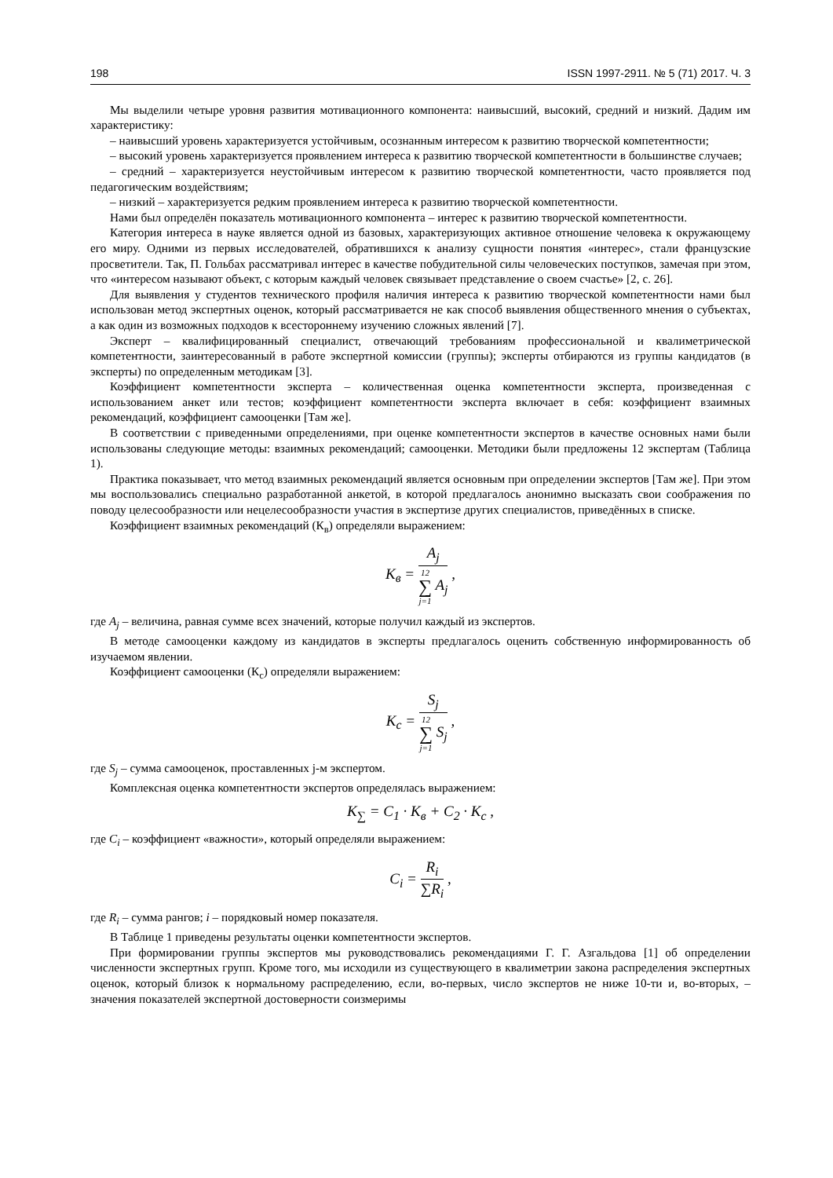198 ISSN 1997-2911. № 5 (71) 2017. Ч. 3
Мы выделили четыре уровня развития мотивационного компонента: наивысший, высокий, средний и низкий. Дадим им характеристику:
– наивысший уровень характеризуется устойчивым, осознанным интересом к развитию творческой компетентности;
– высокий уровень характеризуется проявлением интереса к развитию творческой компетентности в большинстве случаев;
– средний – характеризуется неустойчивым интересом к развитию творческой компетентности, часто проявляется под педагогическим воздействиям;
– низкий – характеризуется редким проявлением интереса к развитию творческой компетентности.
Нами был определён показатель мотивационного компонента – интерес к развитию творческой компетентности.
Категория интереса в науке является одной из базовых, характеризующих активное отношение человека к окружающему его миру. Одними из первых исследователей, обратившихся к анализу сущности понятия «интерес», стали французские просветители. Так, П. Гольбах рассматривал интерес в качестве побудительной силы человеческих поступков, замечая при этом, что «интересом называют объект, с которым каждый человек связывает представление о своем счастье» [2, с. 26].
Для выявления у студентов технического профиля наличия интереса к развитию творческой компетентности нами был использован метод экспертных оценок, который рассматривается не как способ выявления общественного мнения о субъектах, а как один из возможных подходов к всестороннему изучению сложных явлений [7].
Эксперт – квалифицированный специалист, отвечающий требованиям профессиональной и квалиметрической компетентности, заинтересованный в работе экспертной комиссии (группы); эксперты отбираются из группы кандидатов (в эксперты) по определенным методикам [3].
Коэффициент компетентности эксперта – количественная оценка компетентности эксперта, произведенная с использованием анкет или тестов; коэффициент компетентности эксперта включает в себя: коэффициент взаимных рекомендаций, коэффициент самооценки [Там же].
В соответствии с приведенными определениями, при оценке компетентности экспертов в качестве основных нами были использованы следующие методы: взаимных рекомендаций; самооценки. Методики были предложены 12 экспертам (Таблица 1).
Практика показывает, что метод взаимных рекомендаций является основным при определении экспертов [Там же]. При этом мы воспользовались специально разработанной анкетой, в которой предлагалось анонимно высказать свои соображения по поводу целесообразности или нецелесообразности участия в экспертизе других специалистов, приведённых в списке.
Коэффициент взаимных рекомендаций (К<sub>в</sub>) определяли выражением:
K<sub>в</sub> =
A<sub>j</sub>
12 ∑ j=1 A<sub>j</sub>
,
где A<sub>j</sub> – величина, равная сумме всех значений, которые получил каждый из экспертов.
В методе самооценки каждому из кандидатов в эксперты предлагалось оценить собственную информированность об изучаемом явлении.
Коэффициент самооценки (К<sub>с</sub>) определяли выражением:
K<sub>c</sub> =
S<sub>j</sub>
12 ∑ j=1 S<sub>j</sub>
,
где S<sub>j</sub> – сумма самооценок, проставленных j-м экспертом.
Комплексная оценка компетентности экспертов определялась выражением:
K<sub>∑</sub> = C<sub>1</sub> · K<sub>в</sub> + C<sub>2</sub> · K<sub>c</sub> ,
где C<sub>i</sub> – коэффициент «важности», который определяли выражением:
C<sub>i</sub> =
R<sub>i</sub>
∑R<sub>i</sub>
,
где R<sub>i</sub> – сумма рангов; i – порядковый номер показателя.
В Таблице 1 приведены результаты оценки компетентности экспертов.
При формировании группы экспертов мы руководствовались рекомендациями Г. Г. Азгальдова [1] об определении численности экспертных групп. Кроме того, мы исходили из существующего в квалиметрии закона распределения экспертных оценок, который близок к нормальному распределению, если, во-первых, число экспертов не ниже 10-ти и, во-вторых, – значения показателей экспертной достоверности соизмеримы